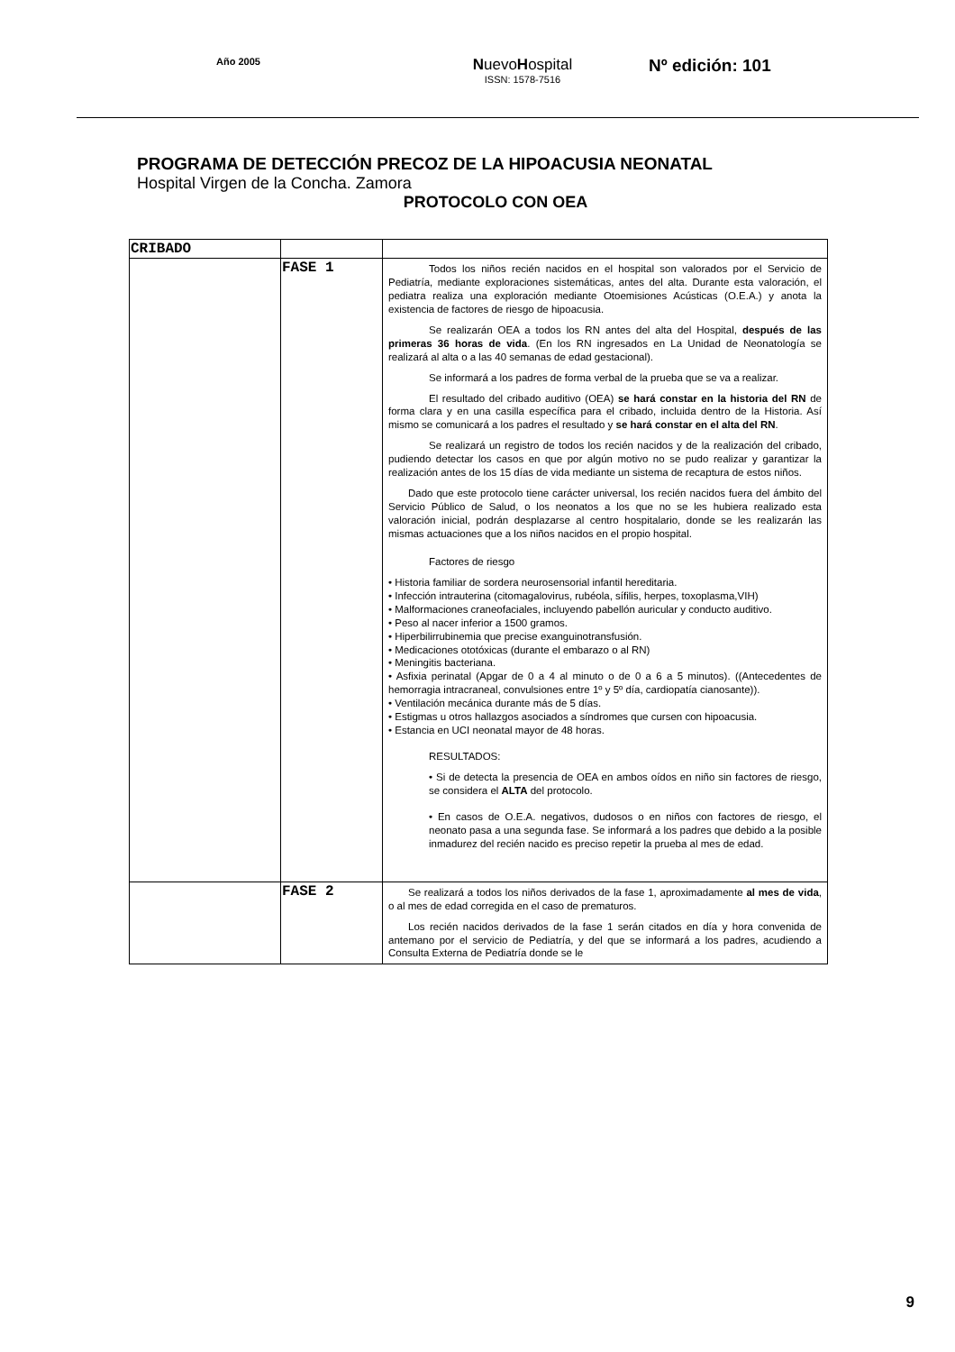Año 2005
NuevoHospital
ISSN: 1578-7516
Nº edición: 101
PROGRAMA DE DETECCIÓN PRECOZ DE LA HIPOACUSIA NEONATAL
Hospital Virgen de la Concha. Zamora
PROTOCOLO CON OEA
| CRIBADO | | |
| | FASE 1 | Todos los niños recién nacidos en el hospital son valorados por el Servicio de Pediatría, mediante exploraciones sistemáticas, antes del alta. Durante esta valoración, el pediatra realiza una exploración mediante Otoemisiones Acústicas (O.E.A.) y anota la existencia de factores de riesgo de hipoacusia. Se realizarán OEA a todos los RN antes del alta del Hospital, después de las primeras 36 horas de vida . (En los RN ingresados en La Unidad de Neonatología se realizará al alta o a las 40 semanas de edad gestacional). Se informará a los padres de forma verbal de la prueba que se va a realizar. El resultado del cribado auditivo (OEA) se hará constar en la historia del RN de forma clara y en una casilla específica para el cribado, incluida dentro de la Historia. Así mismo se comunicará a los padres el resultado y se hará constar en el alta del RN . Se realizará un registro de todos los recién nacidos y de la realización del cribado, pudiendo detectar los casos en que por algún motivo no se pudo realizar y garantizar la realización antes de los 15 días de vida mediante un sistema de recaptura de estos niños. Dado que este protocolo tiene carácter universal, los recién nacidos fuera del ámbito del Servicio Público de Salud, o los neonatos a los que no se les hubiera realizado esta valoración inicial, podrán desplazarse al centro hospitalario, donde se les realizarán las mismas actuaciones que a los niños nacidos en el propio hospital. Factores de riesgo • Historia familiar de sordera neurosensorial infantil hereditaria. • Infección intrauterina (citomagalovirus, rubéola, sífilis, herpes, toxoplasma,VIH) • Malformaciones craneofaciales, incluyendo pabellón auricular y conducto auditivo. • Peso al nacer inferior a 1500 gramos. • Hiperbilirrubinemia que precise exanguinotransfusión. • Medicaciones ototóxicas (durante el embarazo o al RN) • Meningitis bacteriana. • Asfixia perinatal (Apgar de 0 a 4 al minuto o de 0 a 6 a 5 minutos). ((Antecedentes de hemorragia intracraneal, convulsiones entre 1º y 5º día, cardiopatía cianosante)). • Ventilación mecánica durante más de 5 días. • Estigmas u otros hallazgos asociados a síndromes que cursen con hipoacusia. • Estancia en UCI neonatal mayor de 48 horas. RESULTADOS: • Si de detecta la presencia de OEA en ambos oídos en niño sin factores de riesgo, se considera el ALTA del protocolo. • En casos de O.E.A. negativos, dudosos o en niños con factores de riesgo, el neonato pasa a una segunda fase. Se informará a los padres que debido a la posible inmadurez del recién nacido es preciso repetir la prueba al mes de edad. |
| | FASE 2 | Se realizará a todos los niños derivados de la fase 1, aproximadamente al mes de vida , o al mes de edad corregida en el caso de prematuros. Los recién nacidos derivados de la fase 1 serán citados en día y hora convenida de antemano por el servicio de Pediatría, y del que se informará a los padres, acudiendo a Consulta Externa de Pediatría donde se le |
9